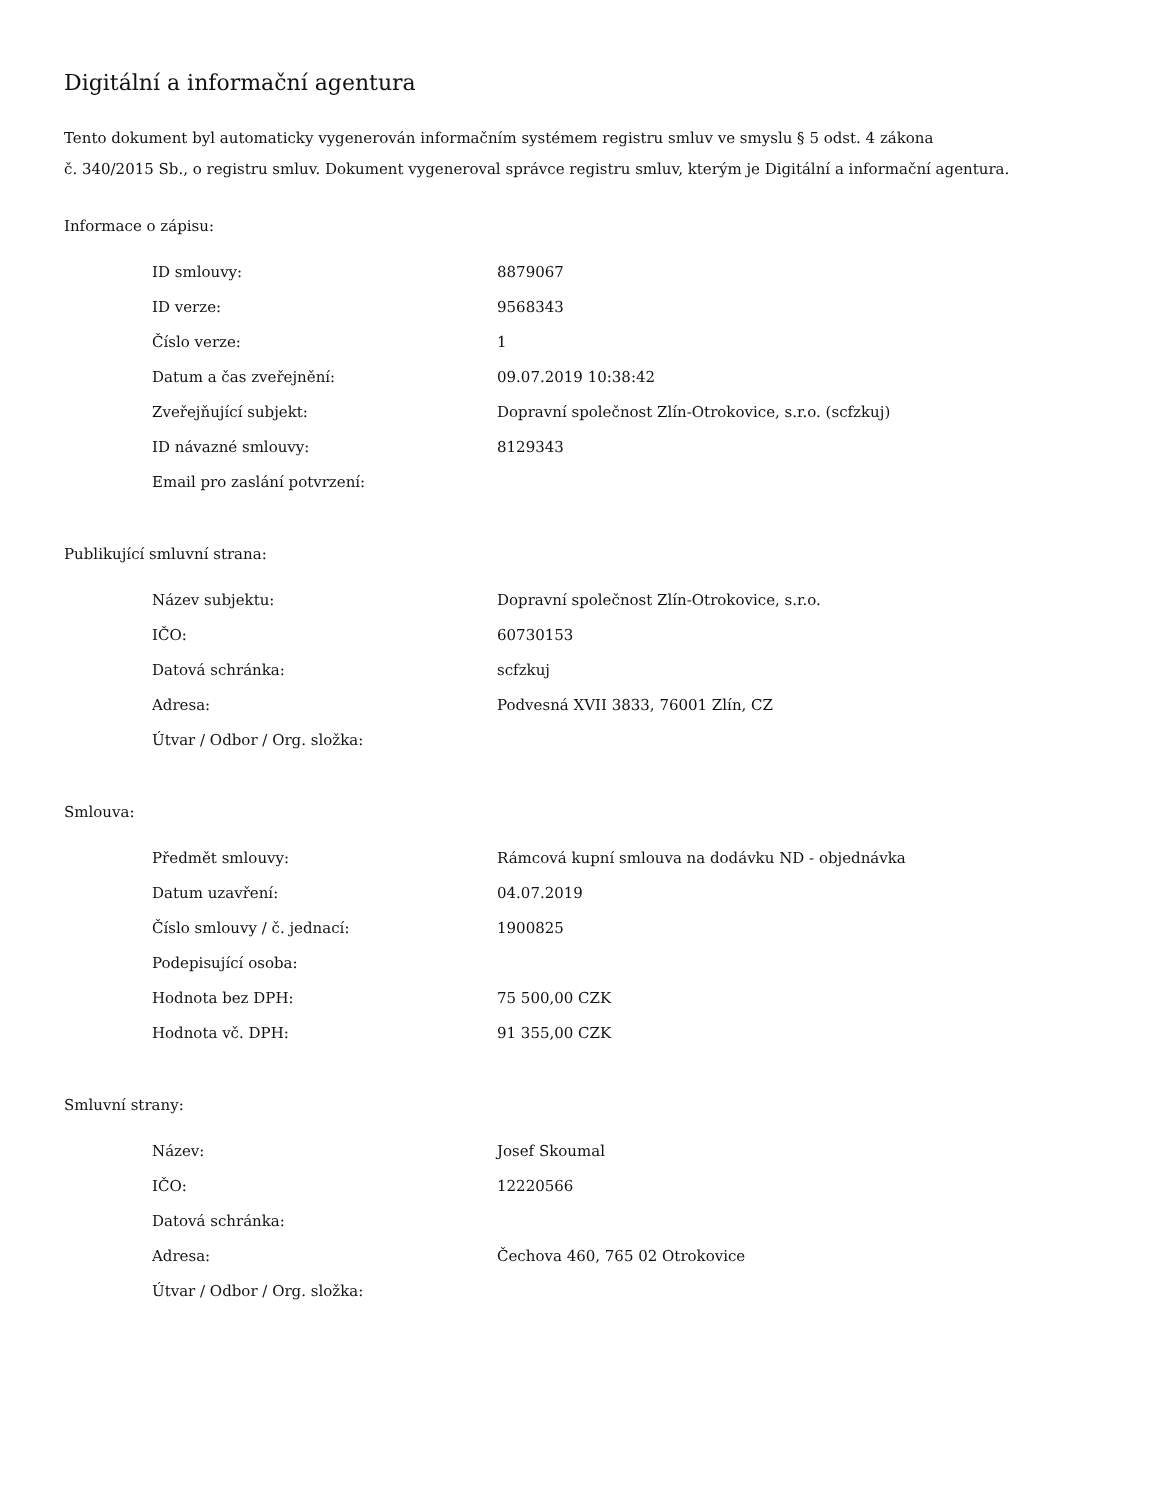Digitální a informační agentura
Tento dokument byl automaticky vygenerován informačním systémem registru smluv ve smyslu § 5 odst. 4 zákona
č. 340/2015 Sb., o registru smluv. Dokument vygeneroval správce registru smluv, kterým je Digitální a informační agentura.
Informace o zápisu:
| ID smlouvy: | 8879067 |
| ID verze: | 9568343 |
| Číslo verze: | 1 |
| Datum a čas zveřejnění: | 09.07.2019 10:38:42 |
| Zveřejňující subjekt: | Dopravní společnost Zlín-Otrokovice, s.r.o. (scfzkuj) |
| ID návazné smlouvy: | 8129343 |
| Email pro zaslání potvrzení: | |
Publikující smluvní strana:
| Název subjektu: | Dopravní společnost Zlín-Otrokovice, s.r.o. |
| IČO: | 60730153 |
| Datová schránka: | scfzkuj |
| Adresa: | Podvesná XVII 3833, 76001 Zlín, CZ |
| Útvar / Odbor / Org. složka: | |
Smlouva:
| Předmět smlouvy: | Rámcová kupní smlouva na dodávku ND - objednávka |
| Datum uzavření: | 04.07.2019 |
| Číslo smlouvy / č. jednací: | 1900825 |
| Podepisující osoba: | |
| Hodnota bez DPH: | 75 500,00 CZK |
| Hodnota vč. DPH: | 91 355,00 CZK |
Smluvní strany:
| Název: | Josef Skoumal |
| IČO: | 12220566 |
| Datová schránka: | |
| Adresa: | Čechova 460, 765 02 Otrokovice |
| Útvar / Odbor / Org. složka: | |